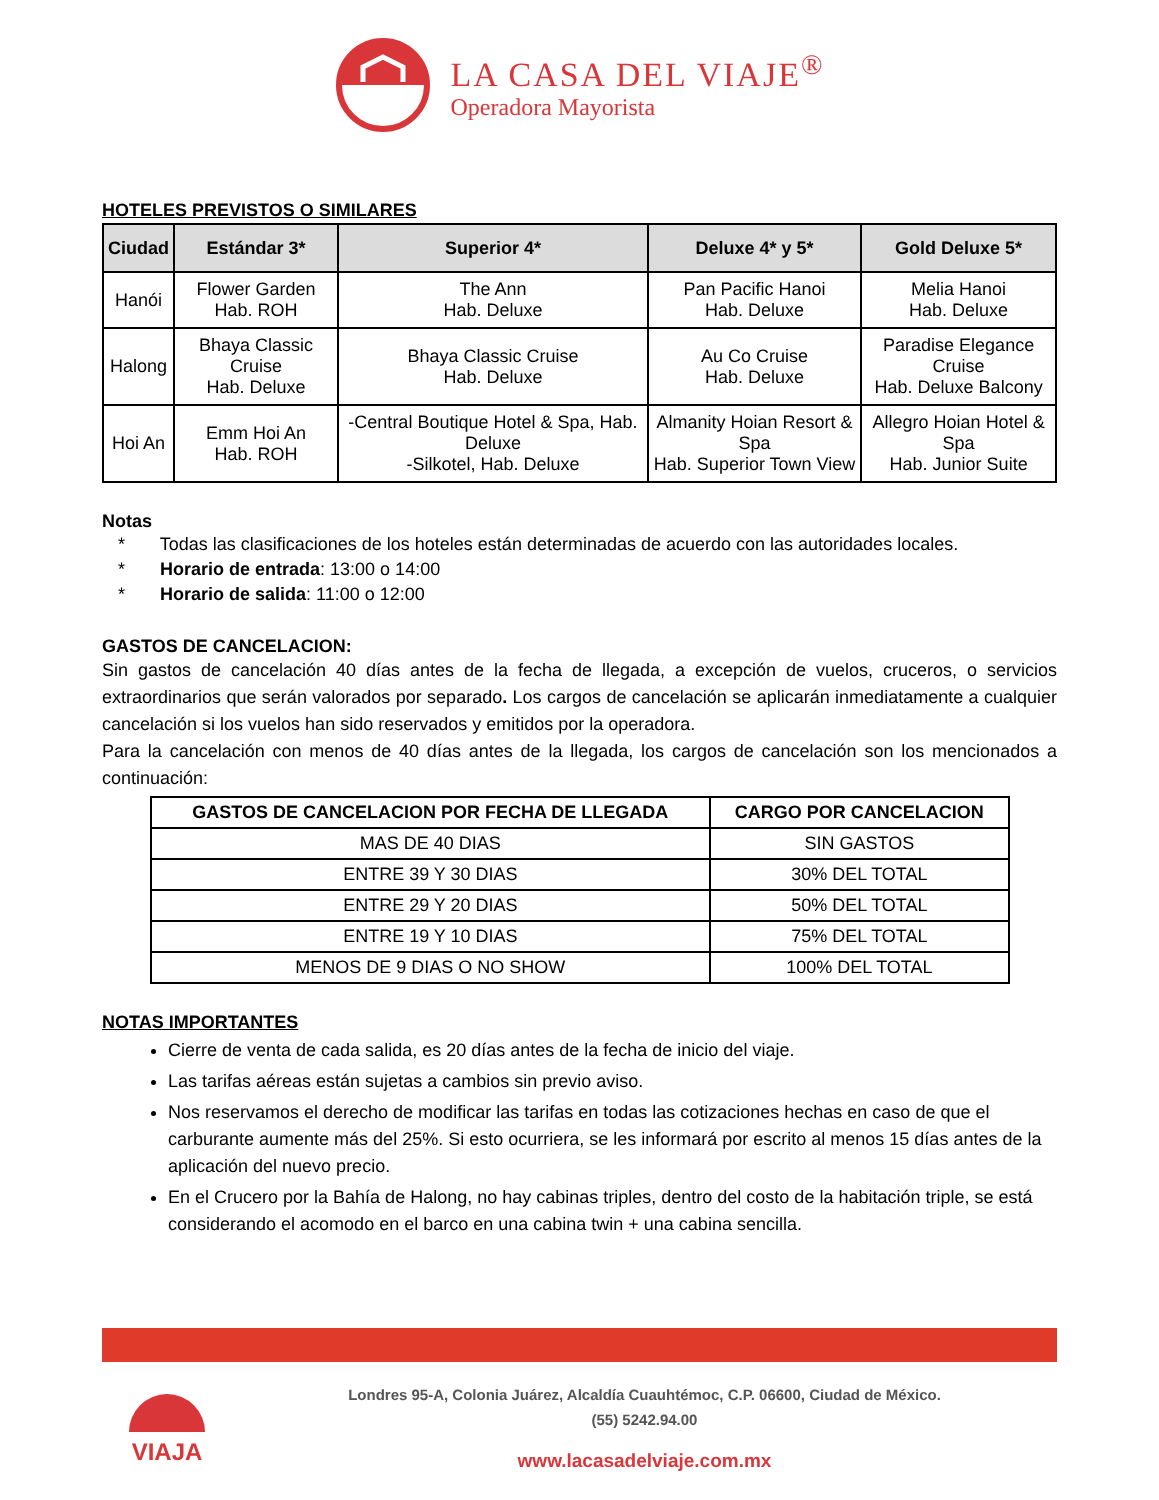LA CASA DEL VIAJE<sup>®</sup>
Operadora Mayorista
HOTELES PREVISTOS O SIMILARES
| Ciudad | Estándar 3* | Superior 4* | Deluxe 4* y 5* | Gold Deluxe 5* |
| --- | --- | --- | --- | --- |
| Hanói | Flower Garden Hab. ROH | The Ann Hab. Deluxe | Pan Pacific Hanoi Hab. Deluxe | Melia Hanoi Hab. Deluxe |
| Halong | Bhaya Classic Cruise Hab. Deluxe | Bhaya Classic Cruise Hab. Deluxe | Au Co Cruise Hab. Deluxe | Paradise Elegance Cruise Hab. Deluxe Balcony |
| Hoi An | Emm Hoi An Hab. ROH | -Central Boutique Hotel & Spa, Hab. Deluxe -Silkotel, Hab. Deluxe | Almanity Hoian Resort & Spa Hab. Superior Town View | Allegro Hoian Hotel & Spa Hab. Junior Suite |
Notas
* Todas las clasificaciones de los hoteles están determinadas de acuerdo con las autoridades locales.
* Horario de entrada: 13:00 o 14:00
* Horario de salida: 11:00 o 12:00
GASTOS DE CANCELACION:
Sin gastos de cancelación 40 días antes de la fecha de llegada, a excepción de vuelos, cruceros, o servicios extraordinarios que serán valorados por separado. Los cargos de cancelación se aplicarán inmediatamente a cualquier cancelación si los vuelos han sido reservados y emitidos por la operadora.
Para la cancelación con menos de 40 días antes de la llegada, los cargos de cancelación son los mencionados a continuación:
| GASTOS DE CANCELACION POR FECHA DE LLEGADA | CARGO POR CANCELACION |
| --- | --- |
| MAS DE 40 DIAS | SIN GASTOS |
| ENTRE 39 Y 30 DIAS | 30% DEL TOTAL |
| ENTRE 29 Y 20 DIAS | 50% DEL TOTAL |
| ENTRE 19 Y 10 DIAS | 75% DEL TOTAL |
| MENOS DE 9 DIAS O NO SHOW | 100% DEL TOTAL |
NOTAS IMPORTANTES
Cierre de venta de cada salida, es 20 días antes de la fecha de inicio del viaje.
Las tarifas aéreas están sujetas a cambios sin previo aviso.
Nos reservamos el derecho de modificar las tarifas en todas las cotizaciones hechas en caso de que el carburante aumente más del 25%. Si esto ocurriera, se les informará por escrito al menos 15 días antes de la aplicación del nuevo precio.
En el Crucero por la Bahía de Halong, no hay cabinas triples, dentro del costo de la habitación triple, se está considerando el acomodo en el barco en una cabina twin + una cabina sencilla.
VIAJA
Londres 95-A, Colonia Juárez, Alcaldía Cuauhtémoc, C.P. 06600, Ciudad de México.
(55) 5242.94.00
www.lacasadelviaje.com.mx